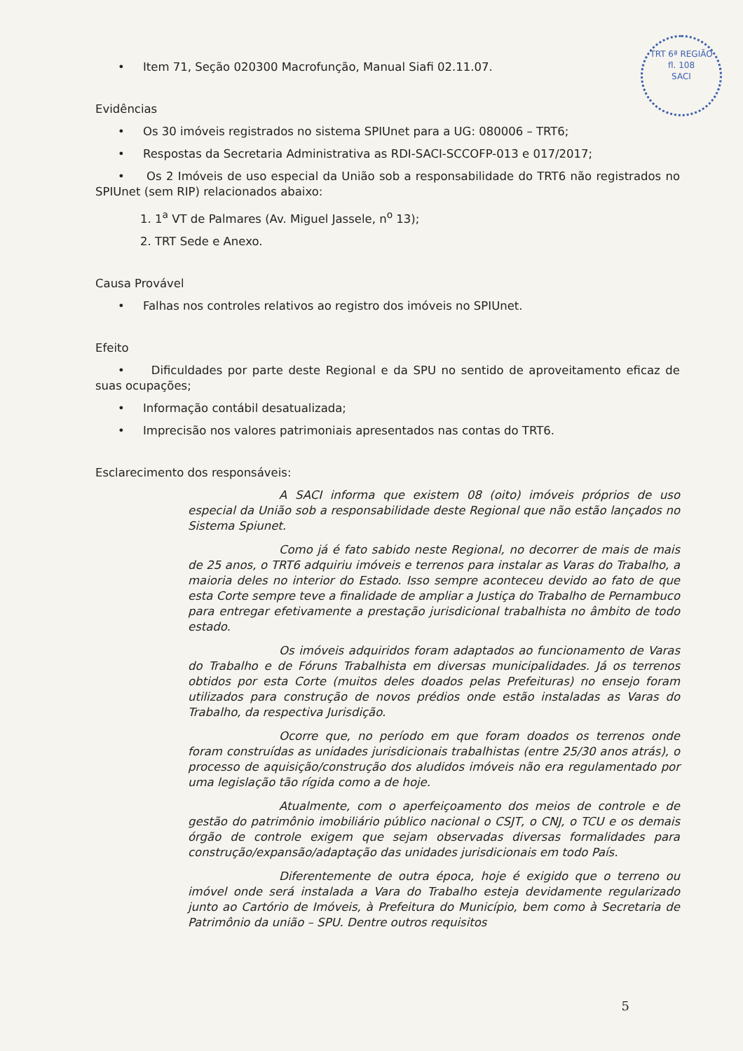TRT 6ª REGIÃO
fl. 108
SACI
• Item 71, Seção 020300 Macrofunção, Manual Siafi 02.11.07.
Evidências
• Os 30 imóveis registrados no sistema SPIUnet para a UG: 080006 – TRT6;
• Respostas da Secretaria Administrativa as RDI-SACI-SCCOFP-013 e 017/2017;
• Os 2 Imóveis de uso especial da União sob a responsabilidade do TRT6 não registrados no SPIUnet (sem RIP) relacionados abaixo:
1. 1<sup>a</sup> VT de Palmares (Av. Miguel Jassele, n<sup>o</sup> 13);
2. TRT Sede e Anexo.
Causa Provável
• Falhas nos controles relativos ao registro dos imóveis no SPIUnet.
Efeito
• Dificuldades por parte deste Regional e da SPU no sentido de aproveitamento eficaz de suas ocupações;
• Informação contábil desatualizada;
• Imprecisão nos valores patrimoniais apresentados nas contas do TRT6.
Esclarecimento dos responsáveis:
A SACI informa que existem 08 (oito) imóveis próprios de uso especial da União sob a responsabilidade deste Regional que não estão lançados no Sistema Spiunet.
Como já é fato sabido neste Regional, no decorrer de mais de mais de 25 anos, o TRT6 adquiriu imóveis e terrenos para instalar as Varas do Trabalho, a maioria deles no interior do Estado. Isso sempre aconteceu devido ao fato de que esta Corte sempre teve a finalidade de ampliar a Justiça do Trabalho de Pernambuco para entregar efetivamente a prestação jurisdicional trabalhista no âmbito de todo estado.
Os imóveis adquiridos foram adaptados ao funcionamento de Varas do Trabalho e de Fóruns Trabalhista em diversas municipalidades. Já os terrenos obtidos por esta Corte (muitos deles doados pelas Prefeituras) no ensejo foram utilizados para construção de novos prédios onde estão instaladas as Varas do Trabalho, da respectiva Jurisdição.
Ocorre que, no período em que foram doados os terrenos onde foram construídas as unidades jurisdicionais trabalhistas (entre 25/30 anos atrás), o processo de aquisição/construção dos aludidos imóveis não era regulamentado por uma legislação tão rígida como a de hoje.
Atualmente, com o aperfeiçoamento dos meios de controle e de gestão do patrimônio imobiliário público nacional o CSJT, o CNJ, o TCU e os demais órgão de controle exigem que sejam observadas diversas formalidades para construção/expansão/adaptação das unidades jurisdicionais em todo País.
Diferentemente de outra época, hoje é exigido que o terreno ou imóvel onde será instalada a Vara do Trabalho esteja devidamente regularizado junto ao Cartório de Imóveis, à Prefeitura do Município, bem como à Secretaria de Patrimônio da união – SPU. Dentre outros requisitos
5